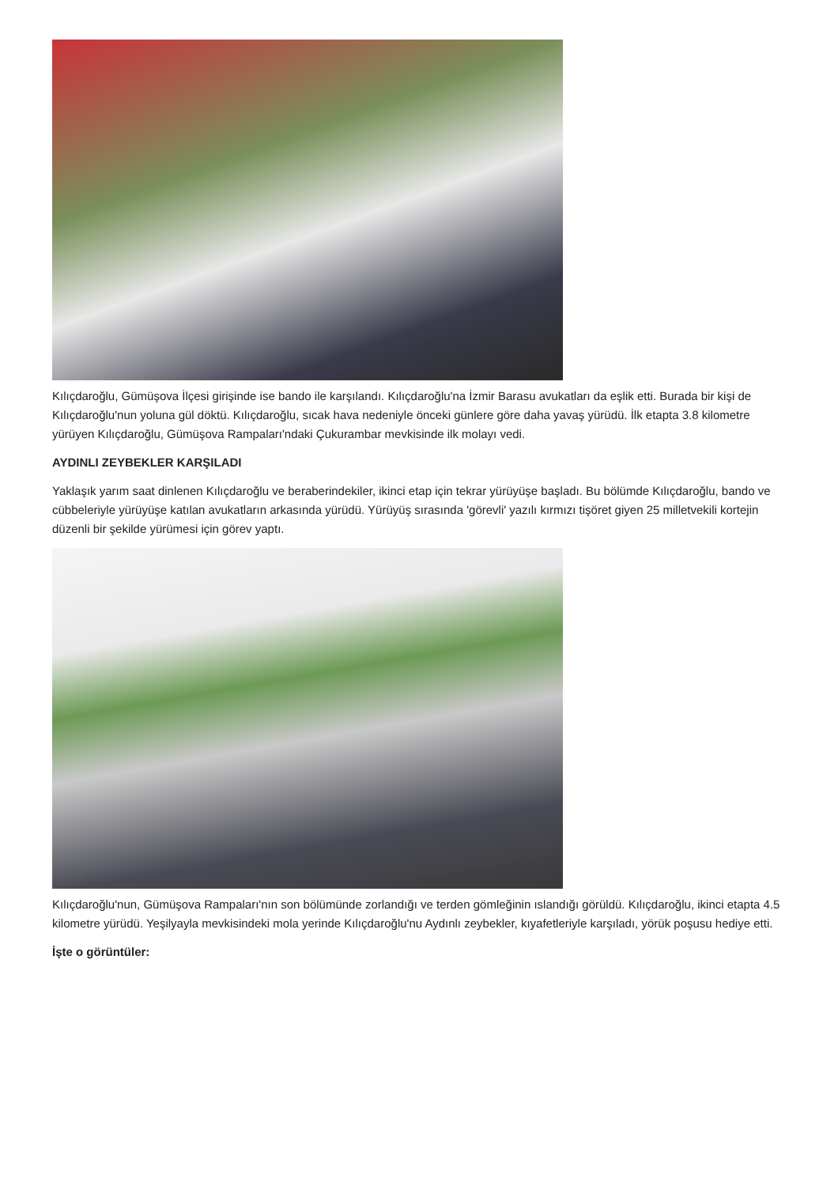Kılıçdaroğlu, Gümüşova İlçesi girişinde ise bando ile karşılandı. Kılıçdaroğlu'na İzmir Barasu avukatları da eşlik etti. Burada bir kişi de Kılıçdaroğlu'nun yoluna gül döktü. Kılıçdaroğlu, sıcak hava nedeniyle önceki günlere göre daha yavaş yürüdü. İlk etapta 3.8 kilometre yürüyen Kılıçdaroğlu, Gümüşova Rampaları'ndaki Çukurambar mevkisinde ilk molayı vedi.
AYDINLI ZEYBEKLER KARŞILADI
Yaklaşık yarım saat dinlenen Kılıçdaroğlu ve beraberindekiler, ikinci etap için tekrar yürüyüşe başladı. Bu bölümde Kılıçdaroğlu, bando ve cübbeleriyle yürüyüşe katılan avukatların arkasında yürüdü. Yürüyüş sırasında 'görevli' yazılı kırmızı tişöret giyen 25 milletvekili kortejin düzenli bir şekilde yürümesi için görev yaptı.
Kılıçdaroğlu'nun, Gümüşova Rampaları'nın son bölümünde zorlandığı ve terden gömleğinin ıslandığı görüldü. Kılıçdaroğlu, ikinci etapta 4.5 kilometre yürüdü. Yeşilyayla mevkisindeki mola yerinde Kılıçdaroğlu'nu Aydınlı zeybekler, kıyafetleriyle karşıladı, yörük poşusu hediye etti.
İşte o görüntüler: